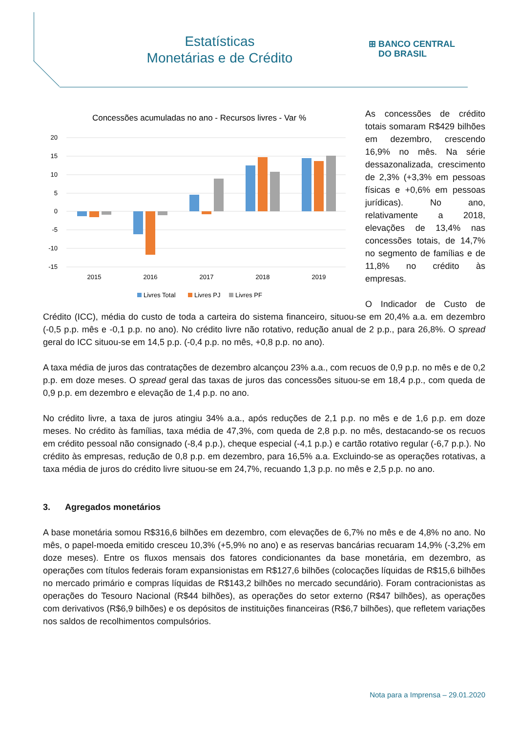Estatísticas
Monetárias e de Crédito
⊞ BANCO CENTRAL
DO BRASIL
Concessões acumuladas no ano - Recursos livres - Var %
20
15
10
5
0
-5
-10
-15
2015
2016
2017
2018
2019
Livres Total
Livres PJ
Livres PF
As concessões de crédito totais somaram R$429 bilhões em dezembro, crescendo 16,9% no mês. Na série dessazonalizada, crescimento de 2,3% (+3,3% em pessoas físicas e +0,6% em pessoas jurídicas). No ano, relativamente a 2018, elevações de 13,4% nas concessões totais, de 14,7% no segmento de famílias e de 11,8% no crédito às empresas.
O Indicador de Custo de Crédito (ICC), média do custo de toda a carteira do sistema financeiro, situou-se em 20,4% a.a. em dezembro (-0,5 p.p. mês e -0,1 p.p. no ano). No crédito livre não rotativo, redução anual de 2 p.p., para 26,8%. O spread geral do ICC situou-se em 14,5 p.p. (-0,4 p.p. no mês, +0,8 p.p. no ano).
A taxa média de juros das contratações de dezembro alcançou 23% a.a., com recuos de 0,9 p.p. no mês e de 0,2 p.p. em doze meses. O spread geral das taxas de juros das concessões situou-se em 18,4 p.p., com queda de 0,9 p.p. em dezembro e elevação de 1,4 p.p. no ano.
No crédito livre, a taxa de juros atingiu 34% a.a., após reduções de 2,1 p.p. no mês e de 1,6 p.p. em doze meses. No crédito às famílias, taxa média de 47,3%, com queda de 2,8 p.p. no mês, destacando-se os recuos em crédito pessoal não consignado (-8,4 p.p.), cheque especial (-4,1 p.p.) e cartão rotativo regular (-6,7 p.p.). No crédito às empresas, redução de 0,8 p.p. em dezembro, para 16,5% a.a. Excluindo-se as operações rotativas, a taxa média de juros do crédito livre situou-se em 24,7%, recuando 1,3 p.p. no mês e 2,5 p.p. no ano.
3. Agregados monetários
A base monetária somou R$316,6 bilhões em dezembro, com elevações de 6,7% no mês e de 4,8% no ano. No mês, o papel-moeda emitido cresceu 10,3% (+5,9% no ano) e as reservas bancárias recuaram 14,9% (-3,2% em doze meses). Entre os fluxos mensais dos fatores condicionantes da base monetária, em dezembro, as operações com títulos federais foram expansionistas em R$127,6 bilhões (colocações líquidas de R$15,6 bilhões no mercado primário e compras líquidas de R$143,2 bilhões no mercado secundário). Foram contracionistas as operações do Tesouro Nacional (R$44 bilhões), as operações do setor externo (R$47 bilhões), as operações com derivativos (R$6,9 bilhões) e os depósitos de instituições financeiras (R$6,7 bilhões), que refletem variações nos saldos de recolhimentos compulsórios.
Nota para a Imprensa – 29.01.2020